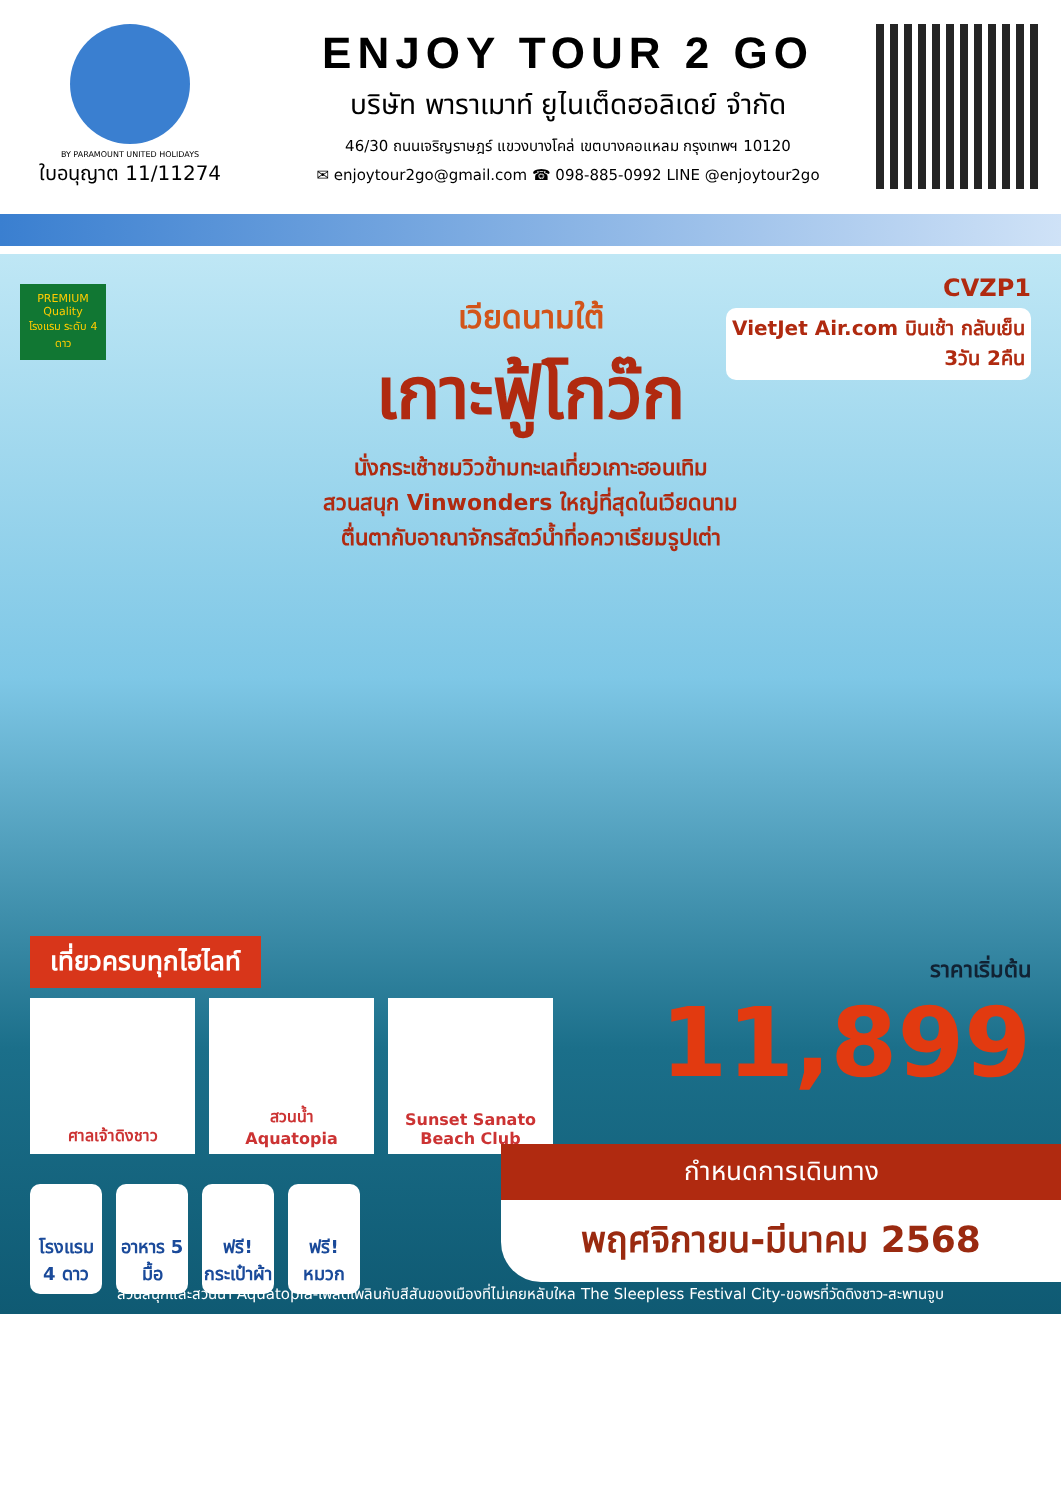BY PARAMOUNT UNITED HOLIDAYS
ใบอนุญาต 11/11274
ENJOY TOUR 2 GO
บริษัท พาราเมาท์ ยูไนเต็ดฮอลิเดย์ จำกัด
46/30 ถนนเจริญราษฎร์ แขวงบางโคล่ เขตบางคอแหลม กรุงเทพฯ 10120
✉ enjoytour2go@gmail.com ☎ 098-885-0992 LINE @enjoytour2go
PREMIUM Quality โรงแรม ระดับ 4 ดาว
CVZP1
VietJet Air.com บินเช้า กลับเย็น
3วัน 2คืน
เวียดนามใต้
เกาะฟู้โกว๊ก
นั่งกระเช้าชมวิวข้ามทะเลเที่ยวเกาะฮอนเทิม
สวนสนุก Vinwonders ใหญ่ที่สุดในเวียดนาม
ตื่นตากับอาณาจักรสัตว์น้ำที่อควาเรียมรูปเต่า
เที่ยวครบทุกไฮไลท์
ศาลเจ้าดิงชาว สวนน้ำ
Aquatopia
Sunset Sanato
Beach Club
โรงแรม 4 ดาว
อาหาร 5 มื้อ
ฟรี! กระเป๋าผ้า
ฟรี! หมวก
ราคาเริ่มต้น
11,899
กำหนดการเดินทาง
พฤศจิกายน-มีนาคม 2568
สวนสนุกและสวนน้ำ Aquatopia-เพลิดเพลินกับสีสันของเมืองที่ไม่เคยหลับใหล The Sleepless Festival City-ขอพรที่วัดดิงชาว-สะพานจูบ